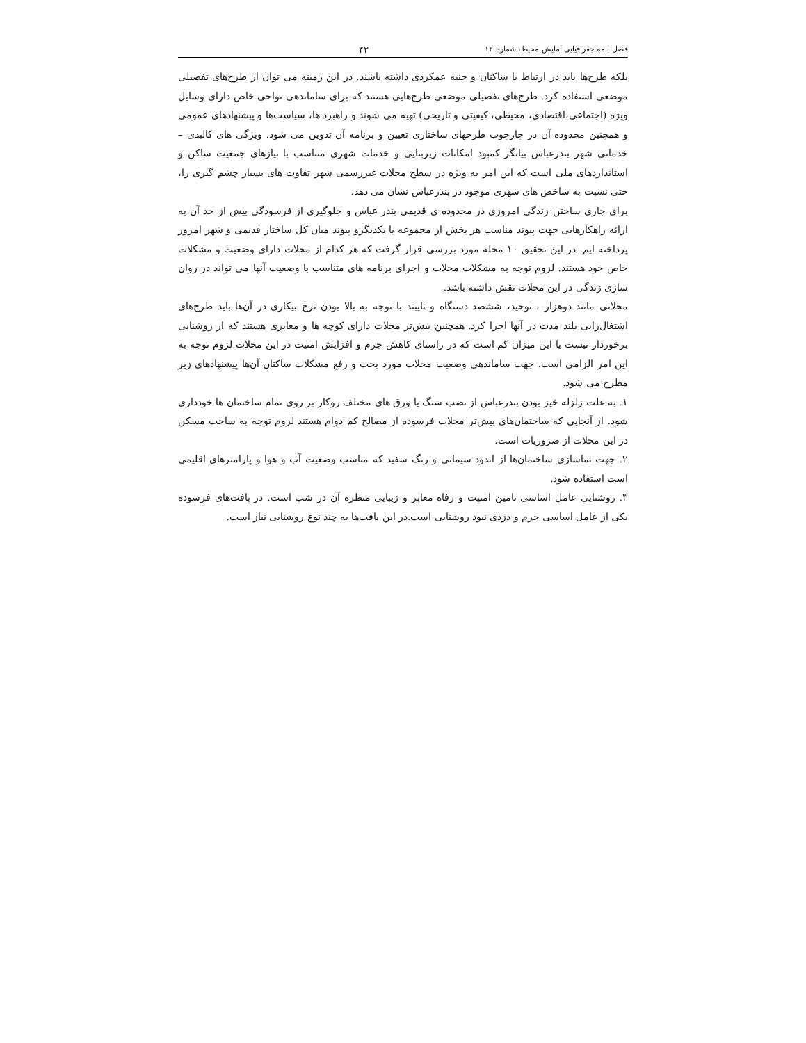فصل نامه جغرافیایی آمایش محیط، شماره ۱۲ ۴۲
بلکه طرح‌ها باید در ارتباط با ساکنان و جنبه عمکردی داشته باشند. در این زمینه می توان از طرح‌های تفصیلی موضعی استفاده کرد. طرح‌های تفصیلی موضعی طرح‌هایی هستند که برای ساماندهی نواحی خاص دارای وسایل ویژه (اجتماعی،اقتصادی، محیطی، کیفیتی و تاریخی) تهیه می شوند و راهبرد ها، سیاست‌ها و پیشنهادهای عمومی و همچنین محدوده آن در چارچوب طرحهای ساختاری تعیین و برنامه آن تدوین می شود. ویژگی های کالبدی – خدماتی شهر بندرعباس بیانگر کمبود امکانات زیربنایی و خدمات شهری متناسب با نیازهای جمعیت ساکن و استانداردهای ملی است که این امر به ویژه در سطح محلات غیررسمی شهر تفاوت های بسیار چشم گیری را، حتی نسبت به شاخص های شهری موجود در بندرعباس نشان می دهد.
برای جاری ساختن زندگی امروزی در محدوده ی قدیمی بندر عباس و جلوگیری از فرسودگی بیش از حد آن به ارائه راهکارهایی جهت پیوند مناسب هر بخش از مجموعه با یکدیگرو پیوند میان کل ساختار قدیمی و شهر امروز پرداخته ایم. در این تحقیق ۱۰ محله مورد بررسی قرار گرفت که هر کدام از محلات دارای وضعیت و مشکلات خاص خود هستند. لزوم توجه به مشکلات محلات و اجرای برنامه های متناسب با وضعیت آنها می تواند در روان سازی زندگی در این محلات نقش داشته باشد.
محلاتی مانند دوهزار ، توحید، ششصد دستگاه و نایبند با توجه به بالا بودن نرخ بیکاری در آن‌ها باید طرح‌های اشتغال‌زایی بلند مدت در آنها اجرا کرد. همچنین بیش‌تر محلات دارای کوچه ها و معابری هستند که از روشنایی برخوردار نیست یا این میزان کم است که در راستای کاهش جرم و افزایش امنیت در این محلات لزوم توجه به این امر الزامی است. جهت ساماندهی وضعیت محلات مورد بحث و رفع مشکلات ساکنان آن‌ها پیشنهادهای زیر مطرح می شود.
۱. به علت زلزله خیز بودن بندرعباس از نصب سنگ یا ورق های مختلف روکار بر روی تمام ساختمان ها خودداری شود. از آنجایی که ساختمان‌های بیش‌تر محلات فرسوده از مصالح کم دوام هستند لزوم توجه به ساخت مسکن در این محلات از ضروریات است.
۲. جهت نماسازی ساختمان‌ها از اندود سیمانی و رنگ سفید که مناسب وضعیت آب و هوا و پارامترهای اقلیمی است استفاده شود.
۳. روشنایی عامل اساسی تامین امنیت و رفاه معابر و زیبایی منظره آن در شب است. در بافت‌های فرسوده یکی از عامل اساسی جرم و دزدی نبود روشنایی است.در این بافت‌ها به چند نوع روشنایی نیاز است.